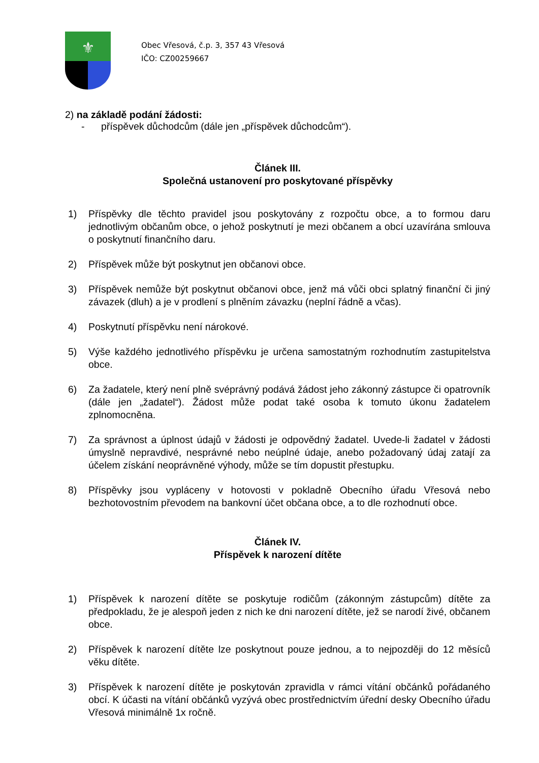⚜
Obec Vřesová, č.p. 3, 357 43 Vřesová
IČO: CZ00259667
2) na základě podání žádosti:
- příspěvek důchodcům (dále jen „příspěvek důchodcům“).
Článek III.
Společná ustanovení pro poskytované příspěvky
1) Příspěvky dle těchto pravidel jsou poskytovány z rozpočtu obce, a to formou daru jednotlivým občanům obce, o jehož poskytnutí je mezi občanem a obcí uzavírána smlouva o poskytnutí finančního daru.
2) Příspěvek může být poskytnut jen občanovi obce.
3) Příspěvek nemůže být poskytnut občanovi obce, jenž má vůči obci splatný finanční či jiný závazek (dluh) a je v prodlení s plněním závazku (neplní řádně a včas).
4) Poskytnutí příspěvku není nárokové.
5) Výše každého jednotlivého příspěvku je určena samostatným rozhodnutím zastupitelstva obce.
6) Za žadatele, který není plně svéprávný podává žádost jeho zákonný zástupce či opatrovník (dále jen „žadatel“). Žádost může podat také osoba k tomuto úkonu žadatelem zplnomocněna.
7) Za správnost a úplnost údajů v žádosti je odpovědný žadatel. Uvede-li žadatel v žádosti úmyslně nepravdivé, nesprávné nebo neúplné údaje, anebo požadovaný údaj zatají za účelem získání neoprávněné výhody, může se tím dopustit přestupku.
8) Příspěvky jsou vypláceny v hotovosti v pokladně Obecního úřadu Vřesová nebo bezhotovostním převodem na bankovní účet občana obce, a to dle rozhodnutí obce.
Článek IV.
Příspěvek k narození dítěte
1) Příspěvek k narození dítěte se poskytuje rodičům (zákonným zástupcům) dítěte za předpokladu, že je alespoň jeden z nich ke dni narození dítěte, jež se narodí živé, občanem obce.
2) Příspěvek k narození dítěte lze poskytnout pouze jednou, a to nejpozději do 12 měsíců věku dítěte.
3) Příspěvek k narození dítěte je poskytován zpravidla v rámci vítání občánků pořádaného obcí. K účasti na vítání občánků vyzývá obec prostřednictvím úřední desky Obecního úřadu Vřesová minimálně 1x ročně.